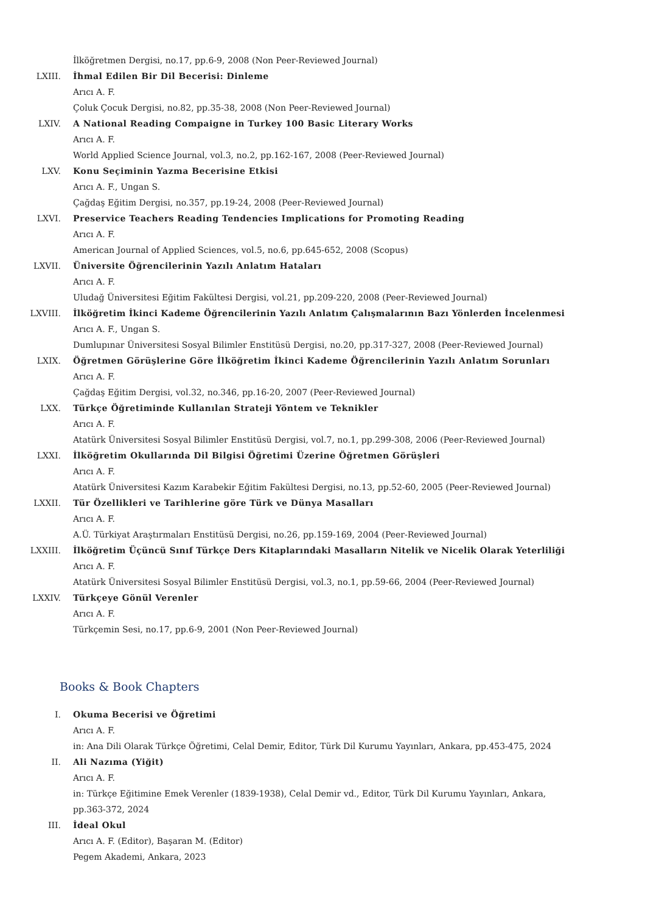İlköğretmen Dergisi, no.17, pp.6-9, 2008 (Non Peer-Reviewed Journal)
LXIII. İhmal Edilen Bir Dil Becerisi: Dinleme
Arıcı A. F.
Çoluk Çocuk Dergisi, no.82, pp.35-38, 2008 (Non Peer-Reviewed Journal)
LXIV. A National Reading Compaigne in Turkey 100 Basic Literary Works
Arıcı A. F.
World Applied Science Journal, vol.3, no.2, pp.162-167, 2008 (Peer-Reviewed Journal)
LXV. Konu Seçiminin Yazma Becerisine Etkisi
Arıcı A. F., Ungan S.
Çağdaş Eğitim Dergisi, no.357, pp.19-24, 2008 (Peer-Reviewed Journal)
LXVI. Preservice Teachers Reading Tendencies Implications for Promoting Reading
Arıcı A. F.
American Journal of Applied Sciences, vol.5, no.6, pp.645-652, 2008 (Scopus)
LXVII. Üniversite Öğrencilerinin Yazılı Anlatım Hataları
Arıcı A. F.
Uludağ Üniversitesi Eğitim Fakültesi Dergisi, vol.21, pp.209-220, 2008 (Peer-Reviewed Journal)
LXVIII. İlköğretim İkinci Kademe Öğrencilerinin Yazılı Anlatım Çalışmalarının Bazı Yönlerden İncelenmesi
Arıcı A. F., Ungan S.
Dumlupınar Üniversitesi Sosyal Bilimler Enstitüsü Dergisi, no.20, pp.317-327, 2008 (Peer-Reviewed Journal)
LXIX. Öğretmen Görüşlerine Göre İlköğretim İkinci Kademe Öğrencilerinin Yazılı Anlatım Sorunları
Arıcı A. F.
Çağdaş Eğitim Dergisi, vol.32, no.346, pp.16-20, 2007 (Peer-Reviewed Journal)
LXX. Türkçe Öğretiminde Kullanılan Strateji Yöntem ve Teknikler
Arıcı A. F.
Atatürk Üniversitesi Sosyal Bilimler Enstitüsü Dergisi, vol.7, no.1, pp.299-308, 2006 (Peer-Reviewed Journal)
LXXI. İlköğretim Okullarında Dil Bilgisi Öğretimi Üzerine Öğretmen Görüşleri
Arıcı A. F.
Atatürk Üniversitesi Kazım Karabekir Eğitim Fakültesi Dergisi, no.13, pp.52-60, 2005 (Peer-Reviewed Journal)
LXXII. Tür Özellikleri ve Tarihlerine göre Türk ve Dünya Masalları
Arıcı A. F.
A.Ü. Türkiyat Araştırmaları Enstitüsü Dergisi, no.26, pp.159-169, 2004 (Peer-Reviewed Journal)
LXXIII. İlköğretim Üçüncü Sınıf Türkçe Ders Kitaplarındaki Masalların Nitelik ve Nicelik Olarak Yeterliliği
Arıcı A. F.
Atatürk Üniversitesi Sosyal Bilimler Enstitüsü Dergisi, vol.3, no.1, pp.59-66, 2004 (Peer-Reviewed Journal)
LXXIV. Türkçeye Gönül Verenler
Arıcı A. F.
Türkçemin Sesi, no.17, pp.6-9, 2001 (Non Peer-Reviewed Journal)
Books & Book Chapters
I. Okuma Becerisi ve Öğretimi
Arıcı A. F.
in: Ana Dili Olarak Türkçe Öğretimi, Celal Demir, Editor, Türk Dil Kurumu Yayınları, Ankara, pp.453-475, 2024
II. Ali Nazıma (Yiğit)
Arıcı A. F.
in: Türkçe Eğitimine Emek Verenler (1839-1938), Celal Demir vd., Editor, Türk Dil Kurumu Yayınları, Ankara, pp.363-372, 2024
III. İdeal Okul
Arıcı A. F. (Editor), Başaran M. (Editor)
Pegem Akademi, Ankara, 2023